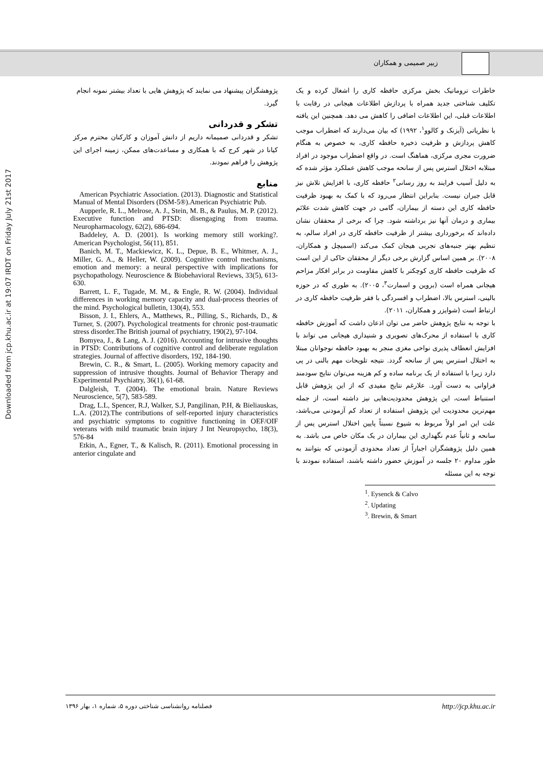زبیر صمیمی و همکاران
Downloaded from jcp.khu.ac.ir at 19:07 IRDT on Friday July 21st 2017
خاطرات تروماتیک بخش مرکزی حافظه کاری را اشغال کرده و یک تکلیف شناختی جدید همراه با پردازش اطلاعات هیجانی در رقابت با اطلاعات قبلی، این اطلاعات اضافی را کاهش می دهد. همچنین این یافته با نظریاتی (آیزنک و کالوو<sup>۱</sup>، ۱۹۹۲) که بیان می‌دارند که اضطراب موجب کاهش پردازش و ظرفیت ذخیره حافظه کاری، به خصوص به هنگام ضرورت مجری مرکزی، هماهنگ است. در واقع اضطراب موجود در افراد مبتلابه اختلال استرس پس از سانحه موجب کاهش عملکرد مؤثر شده که به دلیل آسیب فرایند به روز رسانی<sup>۲</sup> حافظه کاری، با افزایش تلاش نیز قابل جبران نیست. بنابراین انتظار می‌رود که با کمک به بهبود ظرفیت حافظه کاری این دسته از بیماران، گامی در جهت کاهش شدت علائم بیماری و درمان آنها نیز برداشته شود. چرا که برخی از محققان نشان داده‌اند که برخورداری بیشتر از ظرفیت حافظه کاری در افراد سالم، به تنظیم بهتر جنبه‌های تجربی هیجان کمک می‌کند (اسمیچل و همکاران، ۲۰۰۸). بر همین اساس گزارش برخی دیگر از محققان حاکی از این است که ظرفیت حافظه کاری کوچکتر با کاهش مقاومت در برابر افکار مزاحم هیجانی همراه است (بروین و اسمارت<sup>۳</sup>، ۲۰۰۵). به طوری که در حوزه بالینی، استرس بالا، اضطراب و افسردگی با فقر ظرفیت حافظه کاری در ارتباط است (شوایزر و همکاران، ۲۰۱۱).
با توجه به نتایج پژوهش حاضر می توان اذعان داشت که آموزش حافظه کاری با استفاده از محرک‌های تصویری و شنیداری هیجانی می تواند با افزایش انعطاف پذیری نواحی مغزی منجر به بهبود حافظه نوجوانان مبتلا به اختلال استرس پس از سانحه گردد. نتیجه تلویحات مهم بالنی در پی دارد زیرا با استفاده از یک برنامه ساده و کم هزینه می‌توان نتایج سودمند فراوانی به دست آورد. علارغم نتایج مفیدی که از این پژوهش قابل استنباط است، این پژوهش محدودیت‌هایی نیز داشته است، از جمله مهم‌ترین محدودیت این پژوهش استفاده از تعداد کم آزمودنی می‌باشد، علت این امر اولاً مربوط به شیوع نسبتاً پایین اختلال استرس پس از سانحه و ثانیاً عدم نگهداری این بیماران در یک مکان خاص می باشد. به همین دلیل پژوهشگران اجباراً از تعداد محدودی آزمودنی که بتوانند به طور مداوم ۲۰ جلسه در آموزش حضور داشته باشند، استفاده نمودند با توجه به این مسئله
<sup>1</sup>. Eysenck & Calvo
<sup>2</sup>. Updating
<sup>3</sup>. Brewin, & Smart
پژوهشگران پیشنهاد می نمایند که پژوهش هایی با تعداد بیشتر نمونه انجام گیرد.
تشکر و قدردانی
تشکر و قدردانی صمیمانه داریم از دانش آموزان و کارکنان محترم مرکز کیانا در شهر کرج که با همکاری و مساعدت‌های ممکن، زمینه اجرای این پژوهش را فراهم نمودند.
منابع
American Psychiatric Association. (2013). Diagnostic and Statistical Manual of Mental Disorders (DSM-5®).American Psychiatric Pub.
Aupperle, R. L., Melrose, A. J., Stein, M. B., & Paulus, M. P. (2012). Executive function and PTSD: disengaging from trauma. Neuropharmacology, 62(2), 686-694.
Baddeley, A. D. (2001). Is working memory still working?. American Psychologist, 56(11), 851.
Banich, M. T., Mackiewicz, K. L., Depue, B. E., Whitmer, A. J., Miller, G. A., & Heller, W. (2009). Cognitive control mechanisms, emotion and memory: a neural perspective with implications for psychopathology. Neuroscience & Biobehavioral Reviews, 33(5), 613-630.
Barrett, L. F., Tugade, M. M., & Engle, R. W. (2004). Individual differences in working memory capacity and dual-process theories of the mind. Psychological bulletin, 130(4), 553.
Bisson, J. I., Ehlers, A., Matthews, R., Pilling, S., Richards, D., & Turner, S. (2007). Psychological treatments for chronic post-traumatic stress disorder.The British journal of psychiatry, 190(2), 97-104.
Bomyea, J., & Lang, A. J. (2016). Accounting for intrusive thoughts in PTSD: Contributions of cognitive control and deliberate regulation strategies. Journal of affective disorders, 192, 184-190.
Brewin, C. R., & Smart, L. (2005). Working memory capacity and suppression of intrusive thoughts. Journal of Behavior Therapy and Experimental Psychiatry, 36(1), 61-68.
Dalgleish, T. (2004). The emotional brain. Nature Reviews Neuroscience, 5(7), 583-589.
Drag, L.L, Spencer, R.J, Walker, S.J, Pangilinan, P.H, & Bieliauskas, L.A. (2012).The contributions of self-reported injury characteristics and psychiatric symptoms to cognitive functioning in OEF/OIF veterans with mild traumatic brain injury J Int Neuropsycho, 18(3), 576-84
Etkin, A., Egner, T., & Kalisch, R. (2011). Emotional processing in anterior cingulate and
فصلنامه روانشناسی شناختی دوره ۵، شماره ۱، بهار ۱۳۹۶ http://jcp.khu.ac.ir